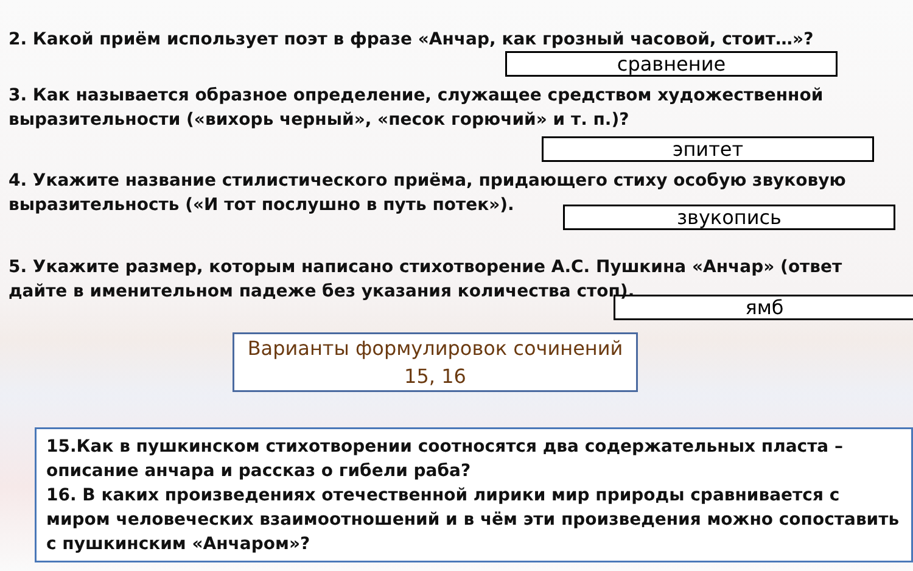2. Какой приём использует поэт в фразе «Анчар, как грозный часовой, стоит…»?
сравнение
3. Как называется образное определение, служащее средством художественной выразительности («вихорь черный», «песок горючий» и т. п.)?
эпитет
4. Укажите название стилистического приёма, придающего стиху особую звуковую выразительность («И тот послушно в путь потек»).
звукопись
5. Укажите размер, которым написано стихотворение А.С. Пушкина «Анчар» (ответ дайте в именительном падеже без указания количества стоп).
ямб
Варианты формулировок сочинений 15, 16
15.Как в пушкинском стихотворении соотносятся два содержательных пласта – описание анчара и рассказ о гибели раба?
16. В каких произведениях отечественной лирики мир природы сравнивается с миром человеческих взаимоотношений и в чём эти произведения можно сопоставить с пушкинским «Анчаром»?